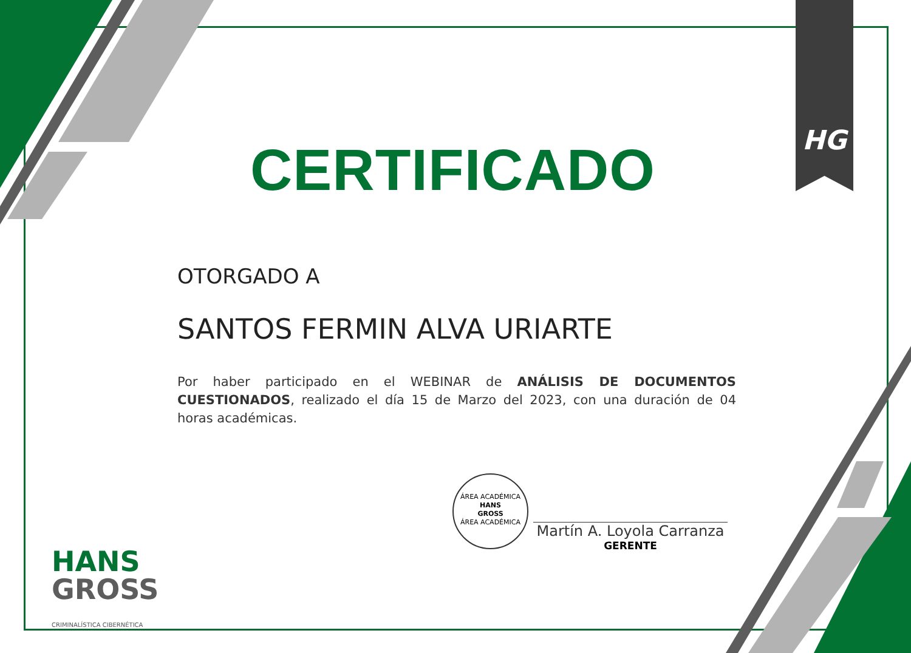HG
CERTIFICADO
OTORGADO A
SANTOS FERMIN ALVA URIARTE
Por haber participado en el WEBINAR de ANÁLISIS DE DOCUMENTOS CUESTIONADOS, realizado el día 15 de Marzo del 2023, con una duración de 04 horas académicas.
ÁREA ACADÉMICA
HANS
GROSS
ÁREA ACADÉMICA
Martín A. Loyola Carranza
GERENTE
HANS
GROSS
CRIMINALÍSTICA CIBERNÉTICA